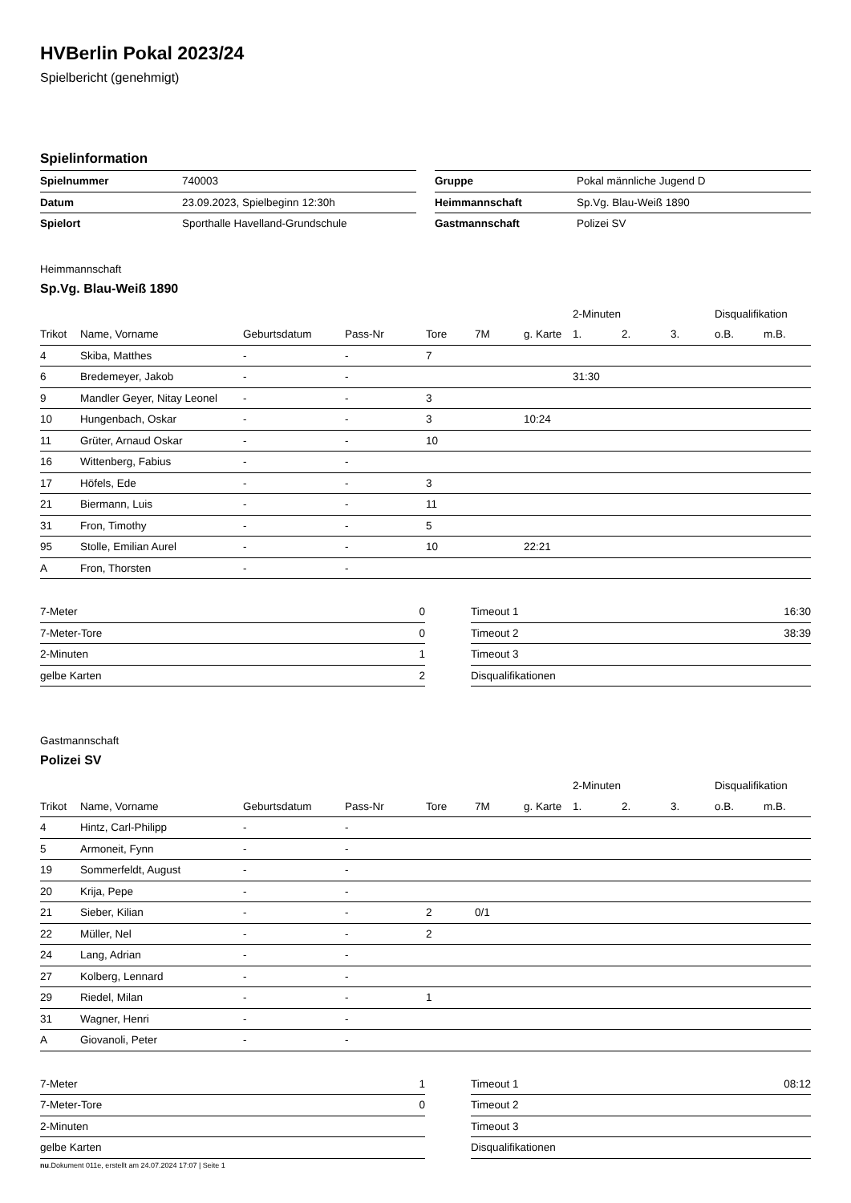HVBerlin Pokal 2023/24
Spielbericht (genehmigt)
Spielinformation
| Spielnummer | 740003 |
| Datum | 23.09.2023, Spielbeginn 12:30h |
| Spielort | Sporthalle Havelland-Grundschule |
| Gruppe | Pokal männliche Jugend D |
| Heimmannschaft | Sp.Vg. Blau-Weiß 1890 |
| Gastmannschaft | Polizei SV |
Heimmannschaft
Sp.Vg. Blau-Weiß 1890
| | | | | | | | 2-Minuten | | | Disqualifikation | |
| --- | --- | --- | --- | --- | --- | --- | --- | --- | --- | --- | --- |
| Trikot | Name, Vorname | Geburtsdatum | Pass-Nr | Tore | 7M | g. Karte | 1. | 2. | 3. | o.B. | m.B. |
| 4 | Skiba, Matthes | - | - | 7 | | | | | | | |
| 6 | Bredemeyer, Jakob | - | - | | | | 31:30 | | | | |
| 9 | Mandler Geyer, Nitay Leonel | - | - | 3 | | | | | | | |
| 10 | Hungenbach, Oskar | - | - | 3 | | 10:24 | | | | | |
| 11 | Grüter, Arnaud Oskar | - | - | 10 | | | | | | | |
| 16 | Wittenberg, Fabius | - | - | | | | | | | | |
| 17 | Höfels, Ede | - | - | 3 | | | | | | | |
| 21 | Biermann, Luis | - | - | 11 | | | | | | | |
| 31 | Fron, Timothy | - | - | 5 | | | | | | | |
| 95 | Stolle, Emilian Aurel | - | - | 10 | | 22:21 | | | | | |
| A | Fron, Thorsten | - | - | | | | | | | | |
| 7-Meter | 0 |
| 7-Meter-Tore | 0 |
| 2-Minuten | 1 |
| gelbe Karten | 2 |
| Timeout 1 | 16:30 |
| Timeout 2 | 38:39 |
| Timeout 3 | |
| Disqualifikationen | |
Gastmannschaft
Polizei SV
| | | | | | | | 2-Minuten | | | Disqualifikation | |
| --- | --- | --- | --- | --- | --- | --- | --- | --- | --- | --- | --- |
| Trikot | Name, Vorname | Geburtsdatum | Pass-Nr | Tore | 7M | g. Karte | 1. | 2. | 3. | o.B. | m.B. |
| 4 | Hintz, Carl-Philipp | - | - | | | | | | | | |
| 5 | Armoneit, Fynn | - | - | | | | | | | | |
| 19 | Sommerfeldt, August | - | - | | | | | | | | |
| 20 | Krija, Pepe | - | - | | | | | | | | |
| 21 | Sieber, Kilian | - | - | 2 | 0/1 | | | | | | |
| 22 | Müller, Nel | - | - | 2 | | | | | | | |
| 24 | Lang, Adrian | - | - | | | | | | | | |
| 27 | Kolberg, Lennard | - | - | | | | | | | | |
| 29 | Riedel, Milan | - | - | 1 | | | | | | | |
| 31 | Wagner, Henri | - | - | | | | | | | | |
| A | Giovanoli, Peter | - | - | | | | | | | | |
| 7-Meter | 1 |
| 7-Meter-Tore | 0 |
| 2-Minuten | |
| gelbe Karten | |
| Timeout 1 | 08:12 |
| Timeout 2 | |
| Timeout 3 | |
| Disqualifikationen | |
nu.Dokument 011e, erstellt am 24.07.2024 17:07 | Seite 1